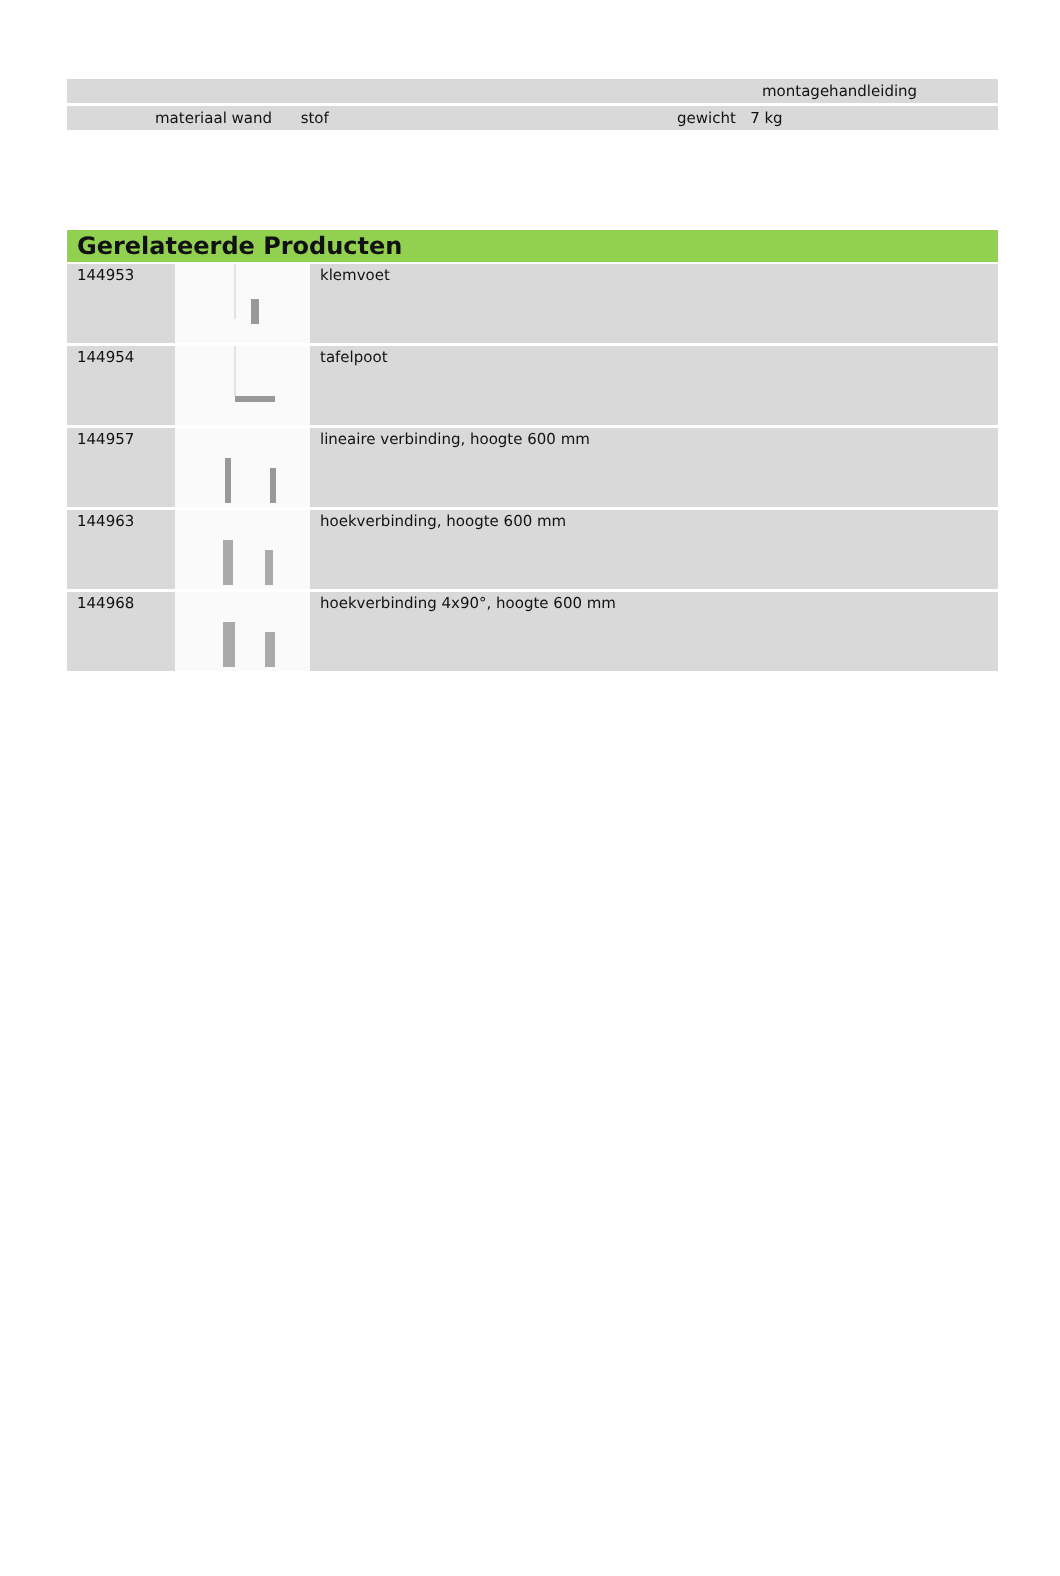| | montagehandleiding |
| materiaal wand stof | gewicht 7 kg |
Gerelateerde Producten
| 144953 | | klemvoet |
| 144954 | | tafelpoot |
| 144957 | | lineaire verbinding, hoogte 600 mm |
| 144963 | | hoekverbinding, hoogte 600 mm |
| 144968 | | hoekverbinding 4x90°, hoogte 600 mm |